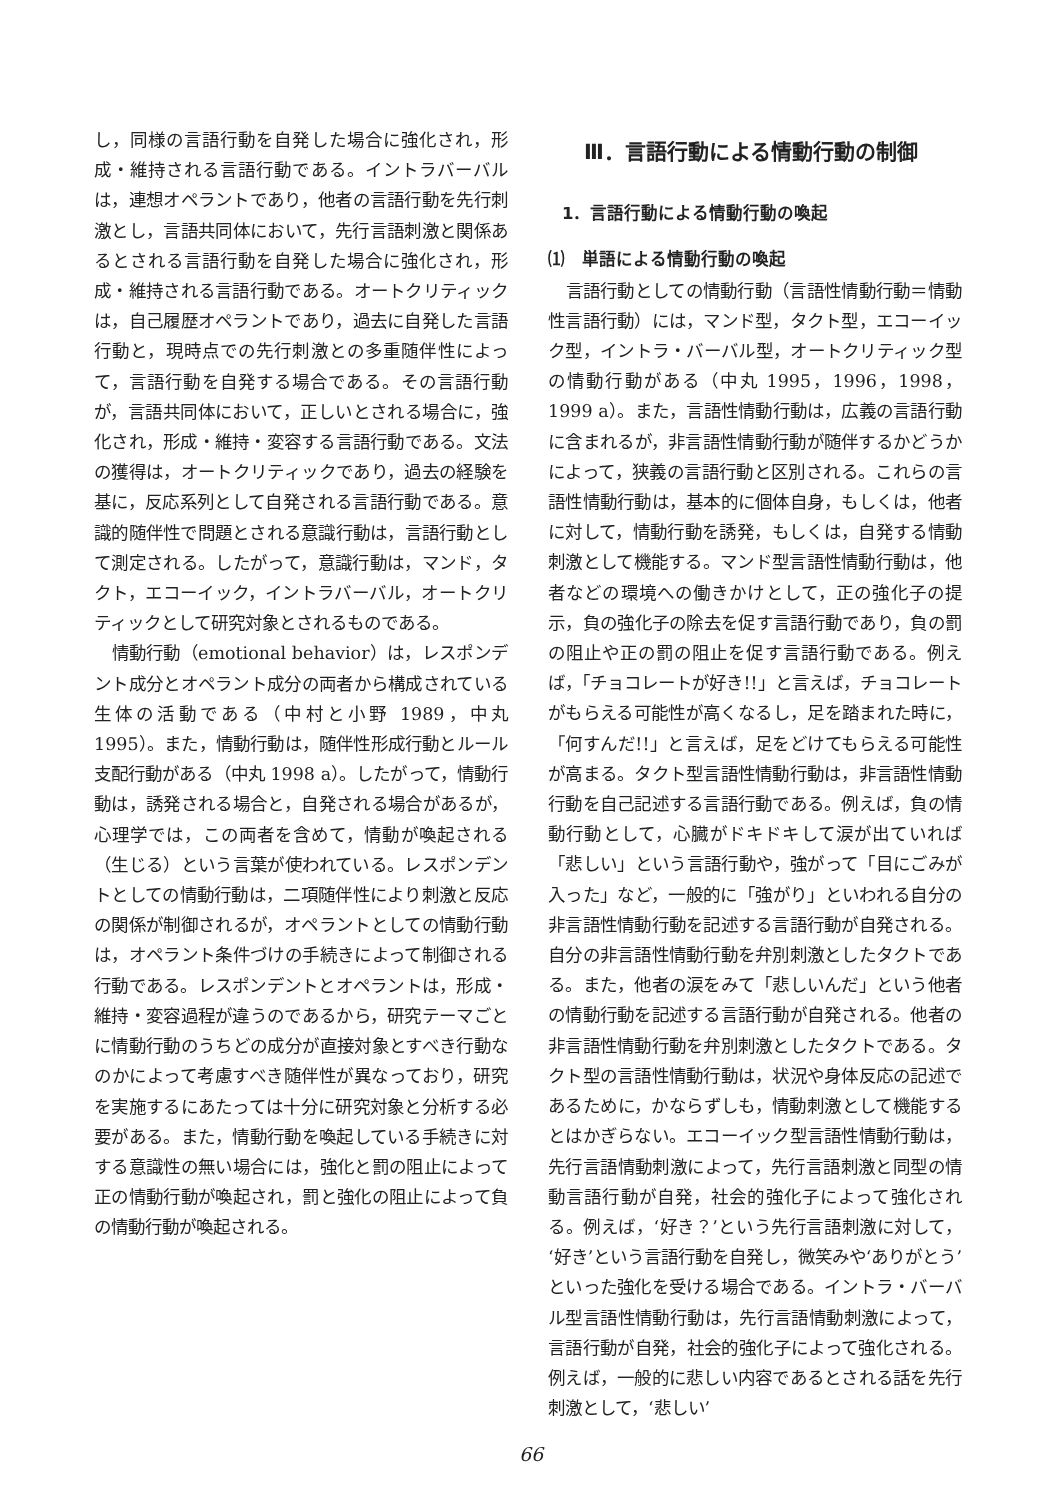し，同様の言語行動を自発した場合に強化され，形成・維持される言語行動である。イントラバーバルは，連想オペラントであり，他者の言語行動を先行刺激とし，言語共同体において，先行言語刺激と関係あるとされる言語行動を自発した場合に強化され，形成・維持される言語行動である。オートクリティックは，自己履歴オペラントであり，過去に自発した言語行動と，現時点での先行刺激との多重随伴性によって，言語行動を自発する場合である。その言語行動が，言語共同体において，正しいとされる場合に，強化され，形成・維持・変容する言語行動である。文法の獲得は，オートクリティックであり，過去の経験を基に，反応系列として自発される言語行動である。意識的随伴性で問題とされる意識行動は，言語行動として測定される。したがって，意識行動は，マンド，タクト，エコーイック，イントラバーバル，オートクリティックとして研究対象とされるものである。
情動行動（emotional behavior）は，レスポンデント成分とオペラント成分の両者から構成されている生体の活動である（中村と小野 1989，中丸 1995）。また，情動行動は，随伴性形成行動とルール支配行動がある（中丸 1998 a）。したがって，情動行動は，誘発される場合と，自発される場合があるが，心理学では，この両者を含めて，情動が喚起される（生じる）という言葉が使われている。レスポンデントとしての情動行動は，二項随伴性により刺激と反応の関係が制御されるが，オペラントとしての情動行動は，オペラント条件づけの手続きによって制御される行動である。レスポンデントとオペラントは，形成・維持・変容過程が違うのであるから，研究テーマごとに情動行動のうちどの成分が直接対象とすべき行動なのかによって考慮すべき随伴性が異なっており，研究を実施するにあたっては十分に研究対象と分析する必要がある。また，情動行動を喚起している手続きに対する意識性の無い場合には，強化と罰の阻止によって正の情動行動が喚起され，罰と強化の阻止によって負の情動行動が喚起される。
Ⅲ．言語行動による情動行動の制御
1．言語行動による情動行動の喚起
⑴　単語による情動行動の喚起
言語行動としての情動行動（言語性情動行動＝情動性言語行動）には，マンド型，タクト型，エコーイック型，イントラ・バーバル型，オートクリティック型の情動行動がある（中丸 1995，1996，1998，1999 a）。また，言語性情動行動は，広義の言語行動に含まれるが，非言語性情動行動が随伴するかどうかによって，狭義の言語行動と区別される。これらの言語性情動行動は，基本的に個体自身，もしくは，他者に対して，情動行動を誘発，もしくは，自発する情動刺激として機能する。マンド型言語性情動行動は，他者などの環境への働きかけとして，正の強化子の提示，負の強化子の除去を促す言語行動であり，負の罰の阻止や正の罰の阻止を促す言語行動である。例えば，「チョコレートが好き!!」と言えば，チョコレートがもらえる可能性が高くなるし，足を踏まれた時に，「何すんだ!!」と言えば，足をどけてもらえる可能性が高まる。タクト型言語性情動行動は，非言語性情動行動を自己記述する言語行動である。例えば，負の情動行動として，心臓がドキドキして涙が出ていれば「悲しい」という言語行動や，強がって「目にごみが入った」など，一般的に「強がり」といわれる自分の非言語性情動行動を記述する言語行動が自発される。自分の非言語性情動行動を弁別刺激としたタクトである。また，他者の涙をみて「悲しいんだ」という他者の情動行動を記述する言語行動が自発される。他者の非言語性情動行動を弁別刺激としたタクトである。タクト型の言語性情動行動は，状況や身体反応の記述であるために，かならずしも，情動刺激として機能するとはかぎらない。エコーイック型言語性情動行動は，先行言語情動刺激によって，先行言語刺激と同型の情動言語行動が自発，社会的強化子によって強化される。例えば，‘好き？’という先行言語刺激に対して，‘好き’という言語行動を自発し，微笑みや‘ありがとう’といった強化を受ける場合である。イントラ・バーバル型言語性情動行動は，先行言語情動刺激によって，言語行動が自発，社会的強化子によって強化される。例えば，一般的に悲しい内容であるとされる話を先行刺激として，‘悲しい’
66